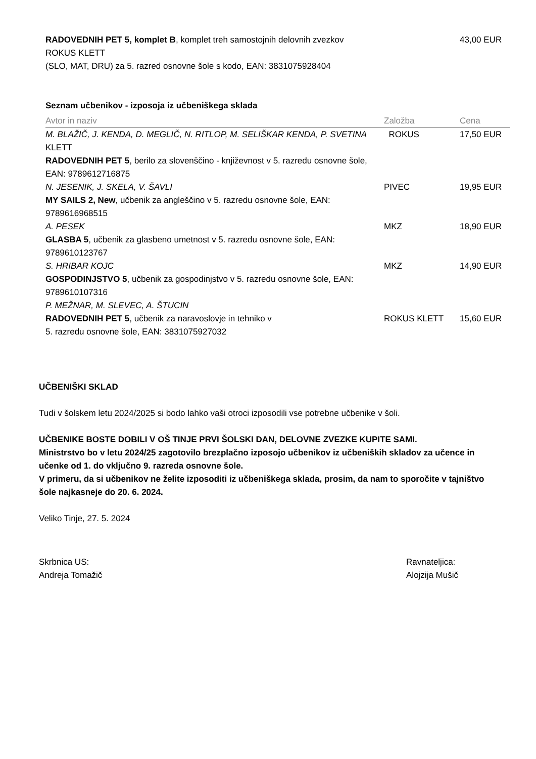| RADOVEDNIH PET 5, komplet B , komplet treh samostojnih delovnih zvezkov ROKUS KLETT (SLO, MAT, DRU) za 5. razred osnovne šole s kodo, EAN: 3831075928404 | 43,00 EUR |
Seznam učbenikov - izposoja iz učbeniškega sklada
| Avtor in naziv | Založba | Cena |
| --- | --- | --- |
| M. BLAŽIČ, J. KENDA, D. MEGLIČ, N. RITLOP, M. SELIŠKAR KENDA, P. SVETINA KLETT | ROKUS | 17,50 EUR |
| RADOVEDNIH PET 5 , berilo za slovenščino - književnost v 5. razredu osnovne šole, EAN: 9789612716875 | | |
| N. JESENIK, J. SKELA, V. ŠAVLI | PIVEC | 19,95 EUR |
| MY SAILS 2, New , učbenik za angleščino v 5. razredu osnovne šole, EAN: 9789616968515 | | |
| A. PESEK | MKZ | 18,90 EUR |
| GLASBA 5 , učbenik za glasbeno umetnost v 5. razredu osnovne šole, EAN: 9789610123767 | | |
| S. HRIBAR KOJC | MKZ | 14,90 EUR |
| GOSPODINJSTVO 5 , učbenik za gospodinjstvo v 5. razredu osnovne šole, EAN: 9789610107316 | | |
| P. MEŽNAR, M. SLEVEC, A. ŠTUCIN | | |
| RADOVEDNIH PET 5 , učbenik za naravoslovje in tehniko v 5. razredu osnovne šole, EAN: 3831075927032 | ROKUS KLETT | 15,60 EUR |
UČBENIŠKI SKLAD
Tudi v šolskem letu 2024/2025 si bodo lahko vaši otroci izposodili vse potrebne učbenike v šoli.
UČBENIKE BOSTE DOBILI V OŠ TINJE PRVI ŠOLSKI DAN, DELOVNE ZVEZKE KUPITE SAMI.
Ministrstvo bo v letu 2024/25 zagotovilo brezplačno izposojo učbenikov iz učbeniških skladov za učence in učenke od 1. do vključno 9. razreda osnovne šole.
V primeru, da si učbenikov ne želite izposoditi iz učbeniškega sklada, prosim, da nam to sporočite v tajništvo šole najkasneje do 20. 6. 2024.
Veliko Tinje, 27. 5. 2024
Skrbnica US:
Andreja Tomažič
Ravnateljica:
Alojzija Mušič